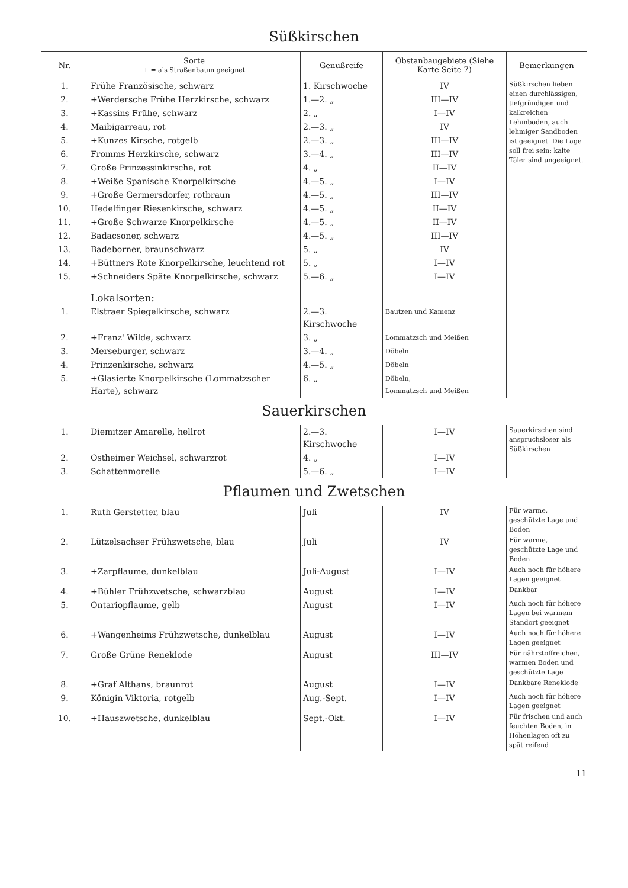Süßkirschen
| Nr. | Sorte + = als Straßenbaum geeignet | Genußreife | Obstanbaugebiete (Siehe Karte Seite 7) | Bemerkungen |
| --- | --- | --- | --- | --- |
| 1. | Frühe Französische, schwarz | 1. Kirschwoche | IV | Süßkirschen lieben einen durchlässigen, tiefgründigen und kalkreichen Lehmboden, auch lehmiger Sandboden ist geeignet. Die Lage soll frei sein; kalte Täler sind ungeeignet. |
| 2. | +Werdersche Frühe Herzkirsche, schwarz | 1.—2. „ | III—IV | |
| 3. | +Kassins Frühe, schwarz | 2. „ | I—IV | |
| 4. | Maibigarreau, rot | 2.—3. „ | IV | |
| 5. | +Kunzes Kirsche, rotgelb | 2.—3. „ | III—IV | |
| 6. | Fromms Herzkirsche, schwarz | 3.—4. „ | III—IV | |
| 7. | Große Prinzessinkirsche, rot | 4. „ | II—IV | |
| 8. | +Weiße Spanische Knorpelkirsche | 4.—5. „ | I—IV | |
| 9. | +Große Germersdorfer, rotbraun | 4.—5. „ | III—IV | |
| 10. | Hedelfinger Riesenkirsche, schwarz | 4.—5. „ | II—IV | |
| 11. | +Große Schwarze Knorpelkirsche | 4.—5. „ | II—IV | |
| 12. | Badacsoner, schwarz | 4.—5. „ | III—IV | |
| 13. | Badeborner, braunschwarz | 5. „ | IV | |
| 14. | +Büttners Rote Knorpelkirsche, leuchtend rot | 5. „ | I—IV | |
| 15. | +Schneiders Späte Knorpelkirsche, schwarz | 5.—6. „ | I—IV | |
| | Lokalsorten: | | | |
| 1. | Elstraer Spiegelkirsche, schwarz | 2.—3. Kirschwoche | Bautzen und Kamenz | |
| 2. | +Franz' Wilde, schwarz | 3. „ | Lommatzsch und Meißen | |
| 3. | Merseburger, schwarz | 3.—4. „ | Döbeln | |
| 4. | Prinzenkirsche, schwarz | 4.—5. „ | Döbeln | |
| 5. | +Glasierte Knorpelkirsche (Lommatzscher Harte), schwarz | 6. „ | Döbeln, Lommatzsch und Meißen | |
Sauerkirschen
| 1. | Diemitzer Amarelle, hellrot | 2.—3. Kirschwoche | I—IV | Sauerkirschen sind anspruchsloser als Süßkirschen |
| 2. | Ostheimer Weichsel, schwarzrot | 4. „ | I—IV | |
| 3. | Schattenmorelle | 5.—6. „ | I—IV | |
Pflaumen und Zwetschen
| 1. | Ruth Gerstetter, blau | Juli | IV | Für warme, geschützte Lage und Boden |
| 2. | Lützelsachser Frühzwetsche, blau | Juli | IV | Für warme, geschützte Lage und Boden |
| 3. | +Zarpflaume, dunkelblau | Juli-August | I—IV | Auch noch für höhere Lagen geeignet |
| 4. | +Bühler Frühzwetsche, schwarzblau | August | I—IV | Dankbar |
| 5. | Ontariopflaume, gelb | August | I—IV | Auch noch für höhere Lagen bei warmem Standort geeignet |
| 6. | +Wangenheims Frühzwetsche, dunkelblau | August | I—IV | Auch noch für höhere Lagen geeignet |
| 7. | Große Grüne Reneklode | August | III—IV | Für nährstoffreichen, warmen Boden und geschützte Lage |
| 8. | +Graf Althans, braunrot | August | I—IV | Dankbare Reneklode |
| 9. | Königin Viktoria, rotgelb | Aug.-Sept. | I—IV | Auch noch für höhere Lagen geeignet |
| 10. | +Hauszwetsche, dunkelblau | Sept.-Okt. | I—IV | Für frischen und auch feuchten Boden, in Höhenlagen oft zu spät reifend |
11